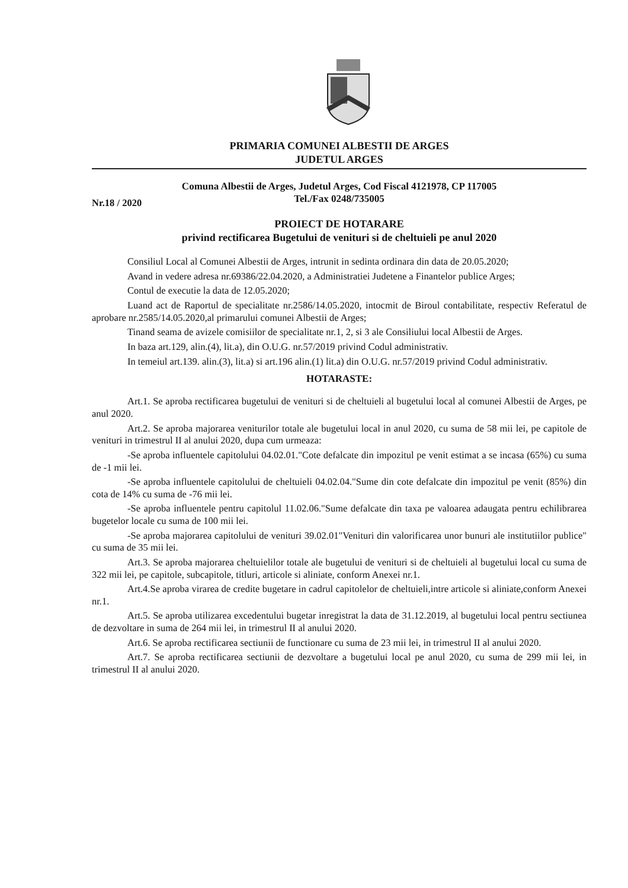PRIMARIA COMUNEI ALBESTII DE ARGES
JUDETUL ARGES
Comuna Albestii de Arges, Judetul Arges, Cod Fiscal 4121978, CP 117005
Tel./Fax 0248/735005
Nr.18 / 2020
PROIECT DE HOTARARE
privind rectificarea Bugetului de venituri si de cheltuieli pe anul 2020
Consiliul Local al Comunei Albestii de Arges, intrunit in sedinta ordinara din data de 20.05.2020;
Avand in vedere adresa nr.69386/22.04.2020, a Administratiei Judetene a Finantelor publice Arges;
Contul de executie la data de 12.05.2020;
Luand act de Raportul de specialitate nr.2586/14.05.2020, intocmit de Biroul contabilitate, respectiv Referatul de aprobare nr.2585/14.05.2020,al primarului comunei Albestii de Arges;
Tinand seama de avizele comisiilor de specialitate nr.1, 2, si 3 ale Consiliului local Albestii de Arges.
In baza art.129, alin.(4), lit.a), din O.U.G. nr.57/2019 privind Codul administrativ.
In temeiul art.139. alin.(3), lit.a) si art.196 alin.(1) lit.a) din O.U.G. nr.57/2019 privind Codul administrativ.
HOTARASTE:
Art.1. Se aproba rectificarea bugetului de venituri si de cheltuieli al bugetului local al comunei Albestii de Arges, pe anul 2020.
Art.2. Se aproba majorarea veniturilor totale ale bugetului local in anul 2020, cu suma de 58 mii lei, pe capitole de venituri in trimestrul II al anului 2020, dupa cum urmeaza:
-Se aproba influentele capitolului 04.02.01."Cote defalcate din impozitul pe venit estimat a se incasa (65%) cu suma de -1 mii lei.
-Se aproba influentele capitolului de cheltuieli 04.02.04."Sume din cote defalcate din impozitul pe venit (85%) din cota de 14% cu suma de -76 mii lei.
-Se aproba influentele pentru capitolul 11.02.06."Sume defalcate din taxa pe valoarea adaugata pentru echilibrarea bugetelor locale cu suma de 100 mii lei.
-Se aproba majorarea capitolului de venituri 39.02.01"Venituri din valorificarea unor bunuri ale institutiilor publice" cu suma de 35 mii lei.
Art.3. Se aproba majorarea cheltuielilor totale ale bugetului de venituri si de cheltuieli al bugetului local cu suma de 322 mii lei, pe capitole, subcapitole, titluri, articole si aliniate, conform Anexei nr.1.
Art.4.Se aproba virarea de credite bugetare in cadrul capitolelor de cheltuieli,intre articole si aliniate,conform Anexei nr.1.
Art.5. Se aproba utilizarea excedentului bugetar inregistrat la data de 31.12.2019, al bugetului local pentru sectiunea de dezvoltare in suma de 264 mii lei, in trimestrul II al anului 2020.
Art.6. Se aproba rectificarea sectiunii de functionare cu suma de 23 mii lei, in trimestrul II al anului 2020.
Art.7. Se aproba rectificarea sectiunii de dezvoltare a bugetului local pe anul 2020, cu suma de 299 mii lei, in trimestrul II al anului 2020.